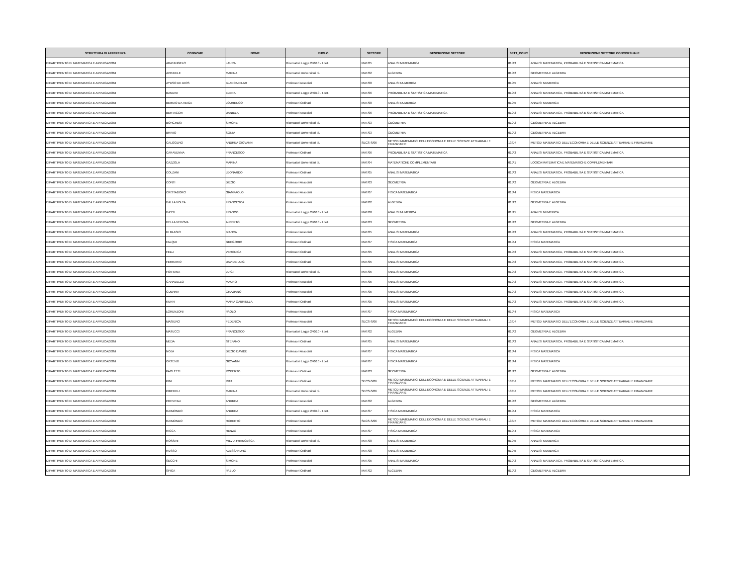| STRUTTURA DI AFFERENZA | COGNOME | NOME | RUOLO | SETTORE | DESCRIZIONE SETTORE | SETT_CONC | DESCRIZIONE SETTORE CONCORSUALE |
| --- | --- | --- | --- | --- | --- | --- | --- |
| DIPARTIMENTO DI MATEMATICA E APPLICAZIONI | ABATANGELO | LAURA | Ricercatori Legge 240/10 - t.det. | MAT/05 | ANALISI MATEMATICA | 01/A3 | ANALISI MATEMATICA, PROBABILITÀ E STATISTICA MATEMATICA |
| DIPARTIMENTO DI MATEMATICA E APPLICAZIONI | AVITABILE | MARINA | Ricercatori Universitari t.i. | MAT/02 | ALGEBRA | 01/A2 | GEOMETRIA E ALGEBRA |
| DIPARTIMENTO DI MATEMATICA E APPLICAZIONI | AYUSO DE DIOS | BLANCA PILAR | Professori Associati | MAT/08 | ANALISI NUMERICA | 01/A5 | ANALISI NUMERICA |
| DIPARTIMENTO DI MATEMATICA E APPLICAZIONI | BANDINI | ELENA | Ricercatori Legge 240/10 - t.det. | MAT/06 | PROBABILITA E STATISTICA MATEMATICA | 01/A3 | ANALISI MATEMATICA, PROBABILITÀ E STATISTICA MATEMATICA |
| DIPARTIMENTO DI MATEMATICA E APPLICAZIONI | BEIRAO DA VEIGA | LOURENCO | Professori Ordinari | MAT/08 | ANALISI NUMERICA | 01/A5 | ANALISI NUMERICA |
| DIPARTIMENTO DI MATEMATICA E APPLICAZIONI | BERTACCHI | DANIELA | Professori Associati | MAT/06 | PROBABILITA E STATISTICA MATEMATICA | 01/A3 | ANALISI MATEMATICA, PROBABILITÀ E STATISTICA MATEMATICA |
| DIPARTIMENTO DI MATEMATICA E APPLICAZIONI | BORGHESI | SIMONE | Ricercatori Universitari t.i. | MAT/03 | GEOMETRIA | 01/A2 | GEOMETRIA E ALGEBRA |
| DIPARTIMENTO DI MATEMATICA E APPLICAZIONI | BRIVIO | SONIA | Ricercatori Universitari t.i. | MAT/03 | GEOMETRIA | 01/A2 | GEOMETRIA E ALGEBRA |
| DIPARTIMENTO DI MATEMATICA E APPLICAZIONI | CALOGERO | ANDREA GIOVANNI | Ricercatori Universitari t.i. | SECS-S/06 | METODI MATEMATICI DELL'ECONOMIA E DELLE SCIENZE ATTUARIALI E FINANZIARIE | 13/D4 | METODI MATEMATICI DELL'ECONOMIA E DELLE SCIENZE ATTUARIALI E FINANZIARIE |
| DIPARTIMENTO DI MATEMATICA E APPLICAZIONI | CARAVENNA | FRANCESCO | Professori Ordinari | MAT/06 | PROBABILITA E STATISTICA MATEMATICA | 01/A3 | ANALISI MATEMATICA, PROBABILITÀ E STATISTICA MATEMATICA |
| DIPARTIMENTO DI MATEMATICA E APPLICAZIONI | CAZZOLA | MARINA | Ricercatori Universitari t.i. | MAT/04 | MATEMATICHE COMPLEMENTARI | 01/A1 | LOGICA MATEMATICA E MATEMATICHE COMPLEMENTARI |
| DIPARTIMENTO DI MATEMATICA E APPLICAZIONI | COLZANI | LEONARDO | Professori Ordinari | MAT/05 | ANALISI MATEMATICA | 01/A3 | ANALISI MATEMATICA, PROBABILITÀ E STATISTICA MATEMATICA |
| DIPARTIMENTO DI MATEMATICA E APPLICAZIONI | CONTI | DIEGO | Professori Associati | MAT/03 | GEOMETRIA | 01/A2 | GEOMETRIA E ALGEBRA |
| DIPARTIMENTO DI MATEMATICA E APPLICAZIONI | CRISTADORO | GIAMPAOLO | Professori Associati | MAT/07 | FISICA MATEMATICA | 01/A4 | FISICA MATEMATICA |
| DIPARTIMENTO DI MATEMATICA E APPLICAZIONI | DALLA VOLTA | FRANCESCA | Professori Associati | MAT/02 | ALGEBRA | 01/A2 | GEOMETRIA E ALGEBRA |
| DIPARTIMENTO DI MATEMATICA E APPLICAZIONI | DASSI | FRANCO | Ricercatori Legge 240/10 - t.det. | MAT/08 | ANALISI NUMERICA | 01/A5 | ANALISI NUMERICA |
| DIPARTIMENTO DI MATEMATICA E APPLICAZIONI | DELLA VEDOVA | ALBERTO | Ricercatori Legge 240/10 - t.det. | MAT/03 | GEOMETRIA | 01/A2 | GEOMETRIA E ALGEBRA |
| DIPARTIMENTO DI MATEMATICA E APPLICAZIONI | DI BLASIO | BIANCA | Professori Associati | MAT/05 | ANALISI MATEMATICA | 01/A3 | ANALISI MATEMATICA, PROBABILITÀ E STATISTICA MATEMATICA |
| DIPARTIMENTO DI MATEMATICA E APPLICAZIONI | FALQUI | GREGORIO | Professori Ordinari | MAT/07 | FISICA MATEMATICA | 01/A4 | FISICA MATEMATICA |
| DIPARTIMENTO DI MATEMATICA E APPLICAZIONI | FELLI | VERONICA | Professori Ordinari | MAT/05 | ANALISI MATEMATICA | 01/A3 | ANALISI MATEMATICA, PROBABILITÀ E STATISTICA MATEMATICA |
| DIPARTIMENTO DI MATEMATICA E APPLICAZIONI | FERRARIO | DAVIDE LUIGI | Professori Ordinari | MAT/05 | ANALISI MATEMATICA | 01/A3 | ANALISI MATEMATICA, PROBABILITÀ E STATISTICA MATEMATICA |
| DIPARTIMENTO DI MATEMATICA E APPLICAZIONI | FONTANA | LUIGI | Ricercatori Universitari t.i. | MAT/05 | ANALISI MATEMATICA | 01/A3 | ANALISI MATEMATICA, PROBABILITÀ E STATISTICA MATEMATICA |
| DIPARTIMENTO DI MATEMATICA E APPLICAZIONI | GARAVELLO | MAURO | Professori Associati | MAT/05 | ANALISI MATEMATICA | 01/A3 | ANALISI MATEMATICA, PROBABILITÀ E STATISTICA MATEMATICA |
| DIPARTIMENTO DI MATEMATICA E APPLICAZIONI | GUERRA | GRAZIANO | Professori Associati | MAT/05 | ANALISI MATEMATICA | 01/A3 | ANALISI MATEMATICA, PROBABILITÀ E STATISTICA MATEMATICA |
| DIPARTIMENTO DI MATEMATICA E APPLICAZIONI | KUHN | MARIA GABRIELLA | Professori Ordinari | MAT/05 | ANALISI MATEMATICA | 01/A3 | ANALISI MATEMATICA, PROBABILITÀ E STATISTICA MATEMATICA |
| DIPARTIMENTO DI MATEMATICA E APPLICAZIONI | LORENZONI | PAOLO | Professori Associati | MAT/07 | FISICA MATEMATICA | 01/A4 | FISICA MATEMATICA |
| DIPARTIMENTO DI MATEMATICA E APPLICAZIONI | MASIERO | FEDERICA | Professori Associati | SECS-S/06 | METODI MATEMATICI DELL'ECONOMIA E DELLE SCIENZE ATTUARIALI E FINANZIARIE | 13/D4 | METODI MATEMATICI DELL'ECONOMIA E DELLE SCIENZE ATTUARIALI E FINANZIARIE |
| DIPARTIMENTO DI MATEMATICA E APPLICAZIONI | MATUCCI | FRANCESCO | Ricercatori Legge 240/10 - t.det. | MAT/02 | ALGEBRA | 01/A2 | GEOMETRIA E ALGEBRA |
| DIPARTIMENTO DI MATEMATICA E APPLICAZIONI | MEDA | STEFANO | Professori Ordinari | MAT/05 | ANALISI MATEMATICA | 01/A3 | ANALISI MATEMATICA, PROBABILITÀ E STATISTICA MATEMATICA |
| DIPARTIMENTO DI MATEMATICA E APPLICAZIONI | NOJA | DIEGO DAVIDE | Professori Associati | MAT/07 | FISICA MATEMATICA | 01/A4 | FISICA MATEMATICA |
| DIPARTIMENTO DI MATEMATICA E APPLICAZIONI | ORTENZI | GIOVANNI | Ricercatori Legge 240/10 - t.det. | MAT/07 | FISICA MATEMATICA | 01/A4 | FISICA MATEMATICA |
| DIPARTIMENTO DI MATEMATICA E APPLICAZIONI | PAOLETTI | ROBERTO | Professori Ordinari | MAT/03 | GEOMETRIA | 01/A2 | GEOMETRIA E ALGEBRA |
| DIPARTIMENTO DI MATEMATICA E APPLICAZIONI | PINI | RITA | Professori Ordinari | SECS-S/06 | METODI MATEMATICI DELL'ECONOMIA E DELLE SCIENZE ATTUARIALI E FINANZIARIE | 13/D4 | METODI MATEMATICI DELL'ECONOMIA E DELLE SCIENZE ATTUARIALI E FINANZIARIE |
| DIPARTIMENTO DI MATEMATICA E APPLICAZIONI | PIREDDU | MARINA | Ricercatori Universitari t.i. | SECS-S/06 | METODI MATEMATICI DELL'ECONOMIA E DELLE SCIENZE ATTUARIALI E FINANZIARIE | 13/D4 | METODI MATEMATICI DELL'ECONOMIA E DELLE SCIENZE ATTUARIALI E FINANZIARIE |
| DIPARTIMENTO DI MATEMATICA E APPLICAZIONI | PREVITALI | ANDREA | Professori Associati | MAT/02 | ALGEBRA | 01/A2 | GEOMETRIA E ALGEBRA |
| DIPARTIMENTO DI MATEMATICA E APPLICAZIONI | RAIMONDO | ANDREA | Ricercatori Legge 240/10 - t.det. | MAT/07 | FISICA MATEMATICA | 01/A4 | FISICA MATEMATICA |
| DIPARTIMENTO DI MATEMATICA E APPLICAZIONI | RAIMONDO | ROBERTO | Professori Associati | SECS-S/06 | METODI MATEMATICI DELL'ECONOMIA E DELLE SCIENZE ATTUARIALI E FINANZIARIE | 13/D4 | METODI MATEMATICI DELL'ECONOMIA E DELLE SCIENZE ATTUARIALI E FINANZIARIE |
| DIPARTIMENTO DI MATEMATICA E APPLICAZIONI | RICCA | RENZO | Professori Associati | MAT/07 | FISICA MATEMATICA | 01/A4 | FISICA MATEMATICA |
| DIPARTIMENTO DI MATEMATICA E APPLICAZIONI | ROSSINI | MILVIA FRANCESCA | Ricercatori Universitari t.i. | MAT/08 | ANALISI NUMERICA | 01/A5 | ANALISI NUMERICA |
| DIPARTIMENTO DI MATEMATICA E APPLICAZIONI | RUSSO | ALESSANDRO | Professori Ordinari | MAT/08 | ANALISI NUMERICA | 01/A5 | ANALISI NUMERICA |
| DIPARTIMENTO DI MATEMATICA E APPLICAZIONI | SECCHI | SIMONE | Professori Associati | MAT/05 | ANALISI MATEMATICA | 01/A3 | ANALISI MATEMATICA, PROBABILITÀ E STATISTICA MATEMATICA |
| DIPARTIMENTO DI MATEMATICA E APPLICAZIONI | SPIGA | PABLO | Professori Ordinari | MAT/02 | ALGEBRA | 01/A2 | GEOMETRIA E ALGEBRA |